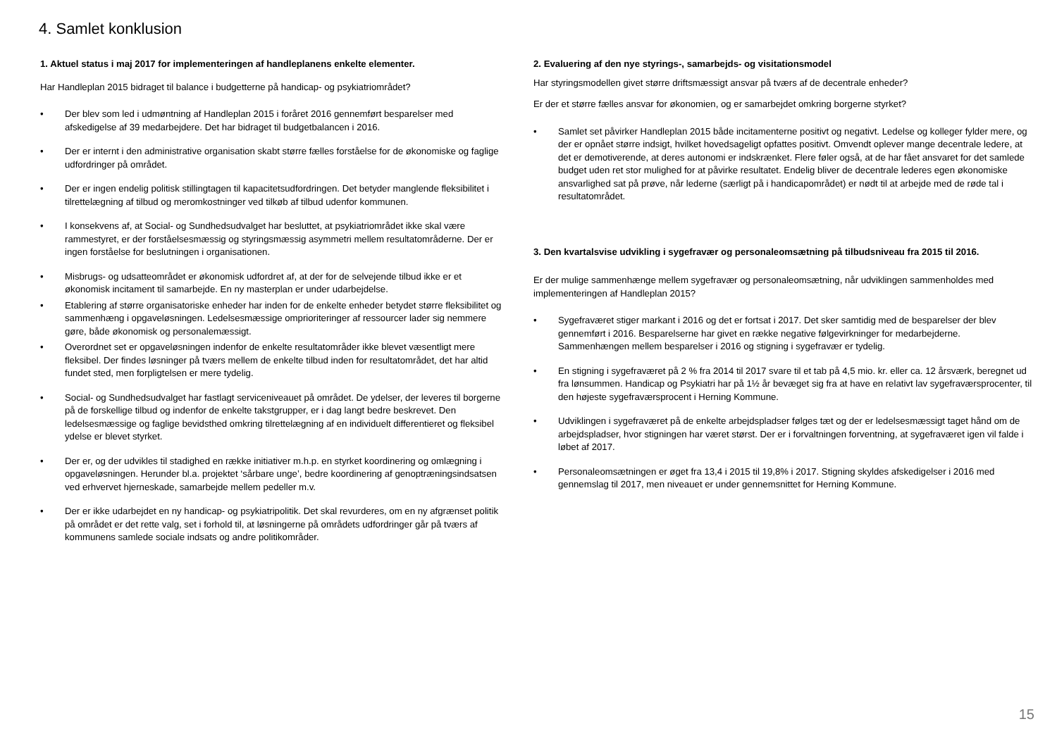4. Samlet konklusion
1. Aktuel status i maj 2017 for implementeringen af handleplanens enkelte elementer.
Har Handleplan 2015 bidraget til balance i budgetterne på handicap- og psykiatriområdet?
• Der blev som led i udmøntning af Handleplan 2015 i foråret 2016 gennemført besparelser med afskedigelse af 39 medarbejdere. Det har bidraget til budgetbalancen i 2016.
• Der er internt i den administrative organisation skabt større fælles forståelse for de økonomiske og faglige udfordringer på området.
• Der er ingen endelig politisk stillingtagen til kapacitetsudfordringen. Det betyder manglende fleksibilitet i tilrettelægning af tilbud og meromkostninger ved tilkøb af tilbud udenfor kommunen.
• I konsekvens af, at Social- og Sundhedsudvalget har besluttet, at psykiatriområdet ikke skal være rammestyret, er der forståelsesmæssig og styringsmæssig asymmetri mellem resultatområderne. Der er ingen forståelse for beslutningen i organisationen.
• Misbrugs- og udsatteområdet er økonomisk udfordret af, at der for de selvejende tilbud ikke er et økonomisk incitament til samarbejde. En ny masterplan er under udarbejdelse.
• Etablering af større organisatoriske enheder har inden for de enkelte enheder betydet større fleksibilitet og sammenhæng i opgaveløsningen. Ledelsesmæssige omprioriteringer af ressourcer lader sig nemmere gøre, både økonomisk og personalemæssigt.
• Overordnet set er opgaveløsningen indenfor de enkelte resultatområder ikke blevet væsentligt mere fleksibel. Der findes løsninger på tværs mellem de enkelte tilbud inden for resultatområdet, det har altid fundet sted, men forpligtelsen er mere tydelig.
• Social- og Sundhedsudvalget har fastlagt serviceniveauet på området. De ydelser, der leveres til borgerne på de forskellige tilbud og indenfor de enkelte takstgrupper, er i dag langt bedre beskrevet. Den ledelsesmæssige og faglige bevidsthed omkring tilrettelægning af en individuelt differentieret og fleksibel ydelse er blevet styrket.
• Der er, og der udvikles til stadighed en række initiativer m.h.p. en styrket koordinering og omlægning i opgaveløsningen. Herunder bl.a. projektet ‘sårbare unge’, bedre koordinering af genoptræningsindsatsen ved erhvervet hjerneskade, samarbejde mellem pedeller m.v.
• Der er ikke udarbejdet en ny handicap- og psykiatripolitik. Det skal revurderes, om en ny afgrænset politik på området er det rette valg, set i forhold til, at løsningerne på områdets udfordringer går på tværs af kommunens samlede sociale indsats og andre politikområder.
2. Evaluering af den nye styrings-, samarbejds- og visitationsmodel
Har styringsmodellen givet større driftsmæssigt ansvar på tværs af de decentrale enheder?
Er der et større fælles ansvar for økonomien, og er samarbejdet omkring borgerne styrket?
• Samlet set påvirker Handleplan 2015 både incitamenterne positivt og negativt. Ledelse og kolleger fylder mere, og der er opnået større indsigt, hvilket hovedsageligt opfattes positivt. Omvendt oplever mange decentrale ledere, at det er demotiverende, at deres autonomi er indskrænket. Flere føler også, at de har fået ansvaret for det samlede budget uden ret stor mulighed for at påvirke resultatet. Endelig bliver de decentrale lederes egen økonomiske ansvarlighed sat på prøve, når lederne (særligt på i handicapområdet) er nødt til at arbejde med de røde tal i resultatområdet.
3. Den kvartalsvise udvikling i sygefravær og personaleomsætning på tilbudsniveau fra 2015 til 2016.
Er der mulige sammenhænge mellem sygefravær og personaleomsætning, når udviklingen sammenholdes med implementeringen af Handleplan 2015?
• Sygefraværet stiger markant i 2016 og det er fortsat i 2017. Det sker samtidig med de besparelser der blev gennemført i 2016. Besparelserne har givet en række negative følgevirkninger for medarbejderne. Sammenhængen mellem besparelser i 2016 og stigning i sygefravær er tydelig.
• En stigning i sygefraværet på 2 % fra 2014 til 2017 svare til et tab på 4,5 mio. kr. eller ca. 12 årsværk, beregnet ud fra lønsummen. Handicap og Psykiatri har på 1½ år bevæget sig fra at have en relativt lav sygefraværsprocenter, til den højeste sygefraværsprocent i Herning Kommune.
• Udviklingen i sygefraværet på de enkelte arbejdspladser følges tæt og der er ledelsesmæssigt taget hånd om de arbejdspladser, hvor stigningen har været størst. Der er i forvaltningen forventning, at sygefraværet igen vil falde i løbet af 2017.
• Personaleomsætningen er øget fra 13,4 i 2015 til 19,8% i 2017. Stigning skyldes afskedigelser i 2016 med gennemslag til 2017, men niveauet er under gennemsnittet for Herning Kommune.
15